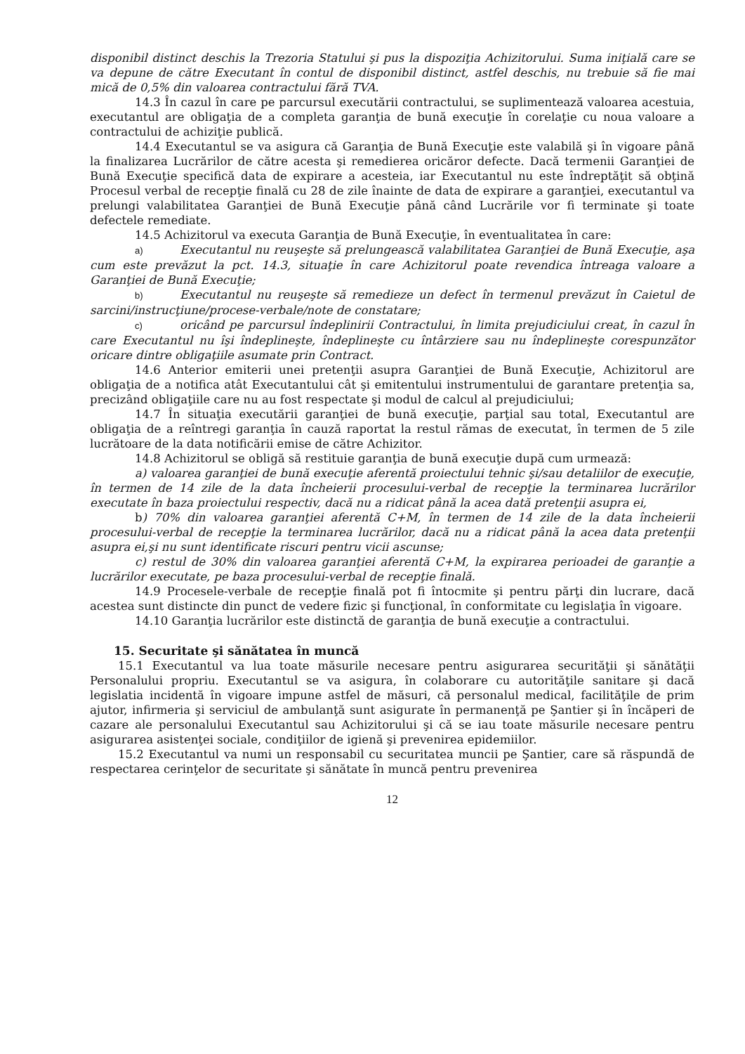disponibil distinct deschis la Trezoria Statului şi pus la dispoziţia Achizitorului. Suma iniţială care se va depune de către Executant în contul de disponibil distinct, astfel deschis, nu trebuie să fie mai mică de 0,5% din valoarea contractului fără TVA.
14.3 În cazul în care pe parcursul executării contractului, se suplimentează valoarea acestuia, executantul are obligaţia de a completa garanţia de bună execuţie în corelaţie cu noua valoare a contractului de achiziţie publică.
14.4 Executantul se va asigura că Garanţia de Bună Execuţie este valabilă şi în vigoare până la finalizarea Lucrărilor de către acesta şi remedierea oricăror defecte. Dacă termenii Garanţiei de Bună Execuţie specifică data de expirare a acesteia, iar Executantul nu este îndreptăţit să obţină Procesul verbal de recepţie finală cu 28 de zile înainte de data de expirare a garanţiei, executantul va prelungi valabilitatea Garanţiei de Bună Execuţie până când Lucrările vor fi terminate şi toate defectele remediate.
14.5 Achizitorul va executa Garanţia de Bună Execuţie, în eventualitatea în care:
a) Executantul nu reuşeşte să prelungească valabilitatea Garanţiei de Bună Execuţie, aşa cum este prevăzut la pct. 14.3, situaţie în care Achizitorul poate revendica întreaga valoare a Garanţiei de Bună Execuţie;
b) Executantul nu reuşeşte să remedieze un defect în termenul prevăzut în Caietul de sarcini/instrucţiune/procese-verbale/note de constatare;
c) oricând pe parcursul îndeplinirii Contractului, în limita prejudiciului creat, în cazul în care Executantul nu îşi îndeplineşte, îndeplineşte cu întârziere sau nu îndeplineşte corespunzător oricare dintre obligaţiile asumate prin Contract.
14.6 Anterior emiterii unei pretenţii asupra Garanţiei de Bună Execuţie, Achizitorul are obligaţia de a notifica atât Executantului cât şi emitentului instrumentului de garantare pretenţia sa, precizând obligaţiile care nu au fost respectate şi modul de calcul al prejudiciului;
14.7 În situaţia executării garanţiei de bună execuţie, parţial sau total, Executantul are obligaţia de a reîntregi garanţia în cauză raportat la restul rămas de executat, în termen de 5 zile lucrătoare de la data notificării emise de către Achizitor.
14.8 Achizitorul se obligă să restituie garanţia de bună execuţie după cum urmează:
a) valoarea garanţiei de bună execuţie aferentă proiectului tehnic şi/sau detaliilor de execuţie, în termen de 14 zile de la data încheierii procesului-verbal de recepţie la terminarea lucrărilor executate în baza proiectului respectiv, dacă nu a ridicat până la acea dată pretenţii asupra ei,
b) 70% din valoarea garanţiei aferentă C+M, în termen de 14 zile de la data încheierii procesului-verbal de recepţie la terminarea lucrărilor, dacă nu a ridicat până la acea data pretenţii asupra ei,şi nu sunt identificate riscuri pentru vicii ascunse;
c) restul de 30% din valoarea garanţiei aferentă C+M, la expirarea perioadei de garanţie a lucrărilor executate, pe baza procesului-verbal de recepţie finală.
14.9 Procesele-verbale de recepţie finală pot fi întocmite şi pentru părţi din lucrare, dacă acestea sunt distincte din punct de vedere fizic şi funcţional, în conformitate cu legislaţia în vigoare.
14.10 Garanţia lucrărilor este distinctă de garanţia de bună execuţie a contractului.
15. Securitate şi sănătatea în muncă
15.1 Executantul va lua toate măsurile necesare pentru asigurarea securităţii şi sănătăţii Personalului propriu. Executantul se va asigura, în colaborare cu autorităţile sanitare şi dacă legislatia incidentă în vigoare impune astfel de măsuri, că personalul medical, facilităţile de prim ajutor, infirmeria şi serviciul de ambulanţă sunt asigurate în permanenţă pe Şantier şi în încăperi de cazare ale personalului Executantul sau Achizitorului şi că se iau toate măsurile necesare pentru asigurarea asistenţei sociale, condiţiilor de igienă şi prevenirea epidemiilor.
15.2 Executantul va numi un responsabil cu securitatea muncii pe Şantier, care să răspundă de respectarea cerinţelor de securitate şi sănătate în muncă pentru prevenirea
12